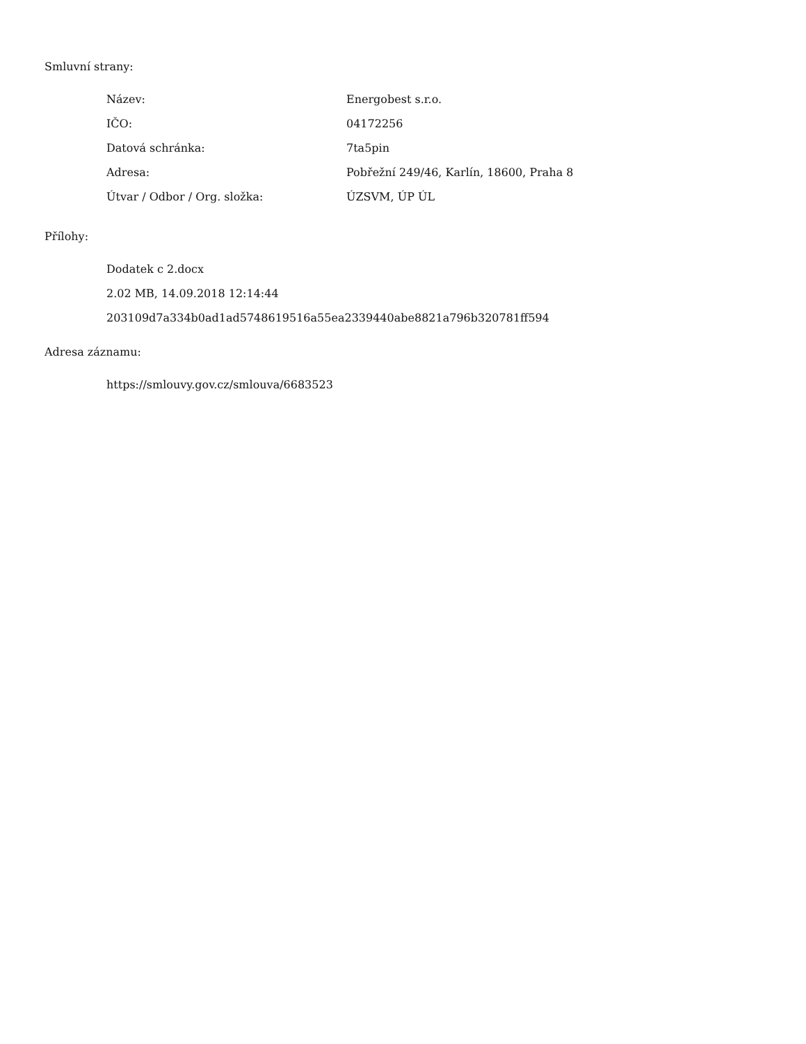Smluvní strany:
| Název: | Energobest s.r.o. |
| IČO: | 04172256 |
| Datová schránka: | 7ta5pin |
| Adresa: | Pobřežní 249/46, Karlín, 18600, Praha 8 |
| Útvar / Odbor / Org. složka: | ÚZSVM, ÚP ÚL |
Přílohy:
Dodatek c 2.docx
2.02 MB, 14.09.2018 12:14:44
203109d7a334b0ad1ad5748619516a55ea2339440abe8821a796b320781ff594
Adresa záznamu:
https://smlouvy.gov.cz/smlouva/6683523